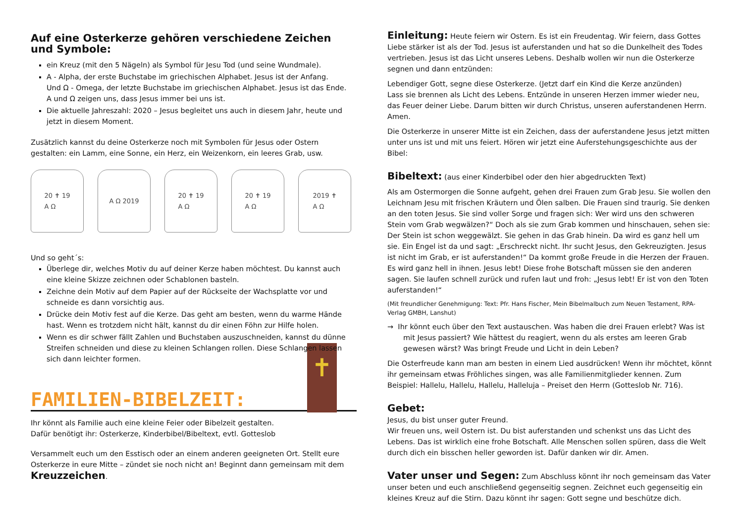Auf eine Osterkerze gehören verschiedene Zeichen und Symbole:
ein Kreuz (mit den 5 Nägeln) als Symbol für Jesu Tod (und seine Wundmale).
A - Alpha, der erste Buchstabe im griechischen Alphabet. Jesus ist der Anfang.
Und Ω - Omega, der letzte Buchstabe im griechischen Alphabet. Jesus ist das Ende.
A und Ω zeigen uns, dass Jesus immer bei uns ist.
Die aktuelle Jahreszahl: 2020 – Jesus begleitet uns auch in diesem Jahr, heute und jetzt in diesem Moment.
Zusätzlich kannst du deine Osterkerze noch mit Symbolen für Jesus oder Ostern gestalten: ein Lamm, eine Sonne, ein Herz, ein Weizenkorn, ein leeres Grab, usw.
20 ✝ 19
A Ω
A Ω 2019 20 ✝ 19
A Ω
20 ✝ 19
A Ω
2019 ✝
A Ω
Und so geht´s:
Überlege dir, welches Motiv du auf deiner Kerze haben möchtest. Du kannst auch eine kleine Skizze zeichnen oder Schablonen basteln.
Zeichne dein Motiv auf dem Papier auf der Rückseite der Wachsplatte vor und schneide es dann vorsichtig aus.
Drücke dein Motiv fest auf die Kerze. Das geht am besten, wenn du warme Hände hast. Wenn es trotzdem nicht hält, kannst du dir einen Föhn zur Hilfe holen.
Wenn es dir schwer fällt Zahlen und Buchstaben auszuschneiden, kannst du dünne Streifen schneiden und diese zu kleinen Schlangen rollen. Diese Schlangen lassen sich dann leichter formen.
FAMILIEN-BIBELZEIT:
✝
Ihr könnt als Familie auch eine kleine Feier oder Bibelzeit gestalten.
Dafür benötigt ihr: Osterkerze, Kinderbibel/Bibeltext, evtl. Gotteslob
Versammelt euch um den Esstisch oder an einem anderen geeigneten Ort. Stellt eure Osterkerze in eure Mitte – zündet sie noch nicht an! Beginnt dann gemeinsam mit dem Kreuzzeichen.
Einleitung: Heute feiern wir Ostern. Es ist ein Freudentag. Wir feiern, dass Gottes Liebe stärker ist als der Tod. Jesus ist auferstanden und hat so die Dunkelheit des Todes vertrieben. Jesus ist das Licht unseres Lebens. Deshalb wollen wir nun die Osterkerze segnen und dann entzünden:
Lebendiger Gott, segne diese Osterkerze. (Jetzt darf ein Kind die Kerze anzünden)
Lass sie brennen als Licht des Lebens. Entzünde in unseren Herzen immer wieder neu, das Feuer deiner Liebe. Darum bitten wir durch Christus, unseren auferstandenen Herrn. Amen.
Die Osterkerze in unserer Mitte ist ein Zeichen, dass der auferstandene Jesus jetzt mitten unter uns ist und mit uns feiert. Hören wir jetzt eine Auferstehungsgeschichte aus der Bibel:
Bibeltext: (aus einer Kinderbibel oder den hier abgedruckten Text)
Als am Ostermorgen die Sonne aufgeht, gehen drei Frauen zum Grab Jesu. Sie wollen den Leichnam Jesu mit frischen Kräutern und Ölen salben. Die Frauen sind traurig. Sie denken an den toten Jesus. Sie sind voller Sorge und fragen sich: Wer wird uns den schweren Stein vom Grab wegwälzen?“ Doch als sie zum Grab kommen und hinschauen, sehen sie: Der Stein ist schon weggewälzt. Sie gehen in das Grab hinein. Da wird es ganz hell um sie. Ein Engel ist da und sagt: „Erschreckt nicht. Ihr sucht Jesus, den Gekreuzigten. Jesus ist nicht im Grab, er ist auferstanden!“ Da kommt große Freude in die Herzen der Frauen. Es wird ganz hell in ihnen. Jesus lebt! Diese frohe Botschaft müssen sie den anderen sagen. Sie laufen schnell zurück und rufen laut und froh: „Jesus lebt! Er ist von den Toten auferstanden!“
(Mit freundlicher Genehmigung: Text: Pfr. Hans Fischer, Mein Bibelmalbuch zum Neuen Testament, RPA-Verlag GMBH, Lanshut)
→ Ihr könnt euch über den Text austauschen. Was haben die drei Frauen erlebt? Was ist mit Jesus passiert? Wie hättest du reagiert, wenn du als erstes am leeren Grab gewesen wärst? Was bringt Freude und Licht in dein Leben?
Die Osterfreude kann man am besten in einem Lied ausdrücken! Wenn ihr möchtet, könnt ihr gemeinsam etwas Fröhliches singen, was alle Familienmitglieder kennen. Zum Beispiel: Hallelu, Hallelu, Hallelu, Halleluja – Preiset den Herrn (Gotteslob Nr. 716).
Gebet:
Jesus, du bist unser guter Freund.
Wir freuen uns, weil Ostern ist. Du bist auferstanden und schenkst uns das Licht des Lebens. Das ist wirklich eine frohe Botschaft. Alle Menschen sollen spüren, dass die Welt durch dich ein bisschen heller geworden ist. Dafür danken wir dir. Amen.
Vater unser und Segen: Zum Abschluss könnt ihr noch gemeinsam das Vater unser beten und euch anschließend gegenseitig segnen. Zeichnet euch gegenseitig ein kleines Kreuz auf die Stirn. Dazu könnt ihr sagen: Gott segne und beschütze dich.